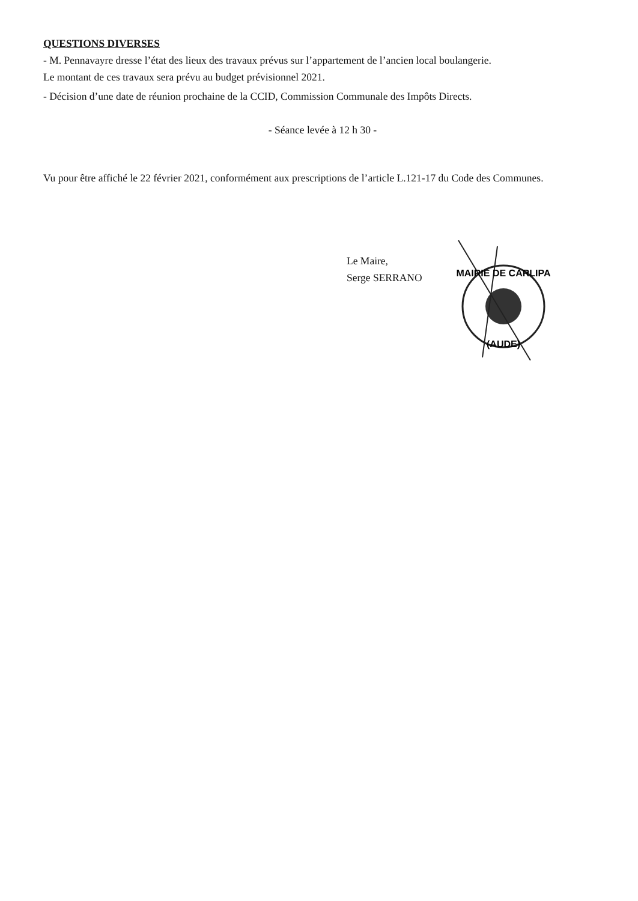QUESTIONS DIVERSES
- M. Pennavayre dresse l’état des lieux des travaux prévus sur l’appartement de l’ancien local boulangerie.
Le montant de ces travaux sera prévu au budget prévisionnel 2021.
- Décision d’une date de réunion prochaine de la CCID, Commission Communale des Impôts Directs.
- Séance levée à 12 h 30 -
Vu pour être affiché le 22 février 2021, conformément aux prescriptions de l’article L.121-17 du Code des Communes.
Le Maire,
Serge SERRANO
MAIRIE DE CARLIPA
(AUDE)